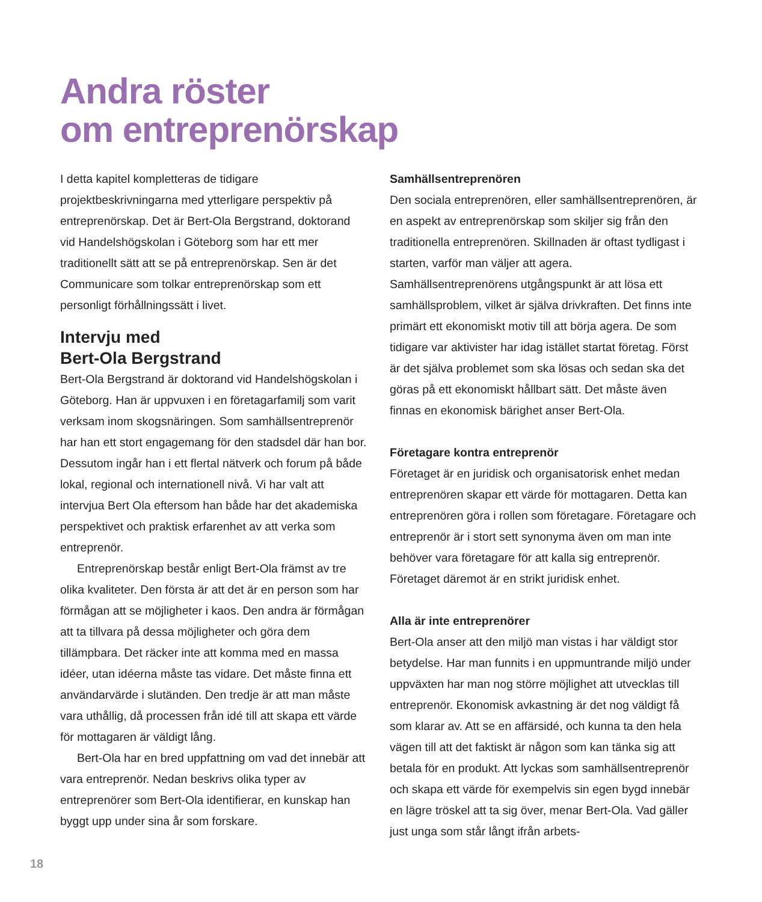Andra röster
om entreprenörskap
I detta kapitel kompletteras de tidigare projektbeskrivningarna med ytterligare perspektiv på entreprenörskap. Det är Bert-Ola Bergstrand, doktorand vid Handelshögskolan i Göteborg som har ett mer traditionellt sätt att se på entreprenörskap. Sen är det Communicare som tolkar entreprenörskap som ett personligt förhållningssätt i livet.
Intervju med
Bert-Ola Bergstrand
Bert-Ola Bergstrand är doktorand vid Handelshögskolan i Göteborg. Han är uppvuxen i en företagarfamilj som varit verksam inom skogsnäringen. Som samhällsentreprenör har han ett stort engagemang för den stadsdel där han bor. Dessutom ingår han i ett flertal nätverk och forum på både lokal, regional och internationell nivå. Vi har valt att intervjua Bert Ola eftersom han både har det akademiska perspektivet och praktisk erfarenhet av att verka som entreprenör.
Entreprenörskap består enligt Bert-Ola främst av tre olika kvaliteter. Den första är att det är en person som har förmågan att se möjligheter i kaos. Den andra är förmågan att ta tillvara på dessa möjligheter och göra dem tillämpbara. Det räcker inte att komma med en massa idéer, utan idéerna måste tas vidare. Det måste finna ett användarvärde i slutänden. Den tredje är att man måste vara uthållig, då processen från idé till att skapa ett värde för mottagaren är väldigt lång.
Bert-Ola har en bred uppfattning om vad det innebär att vara entreprenör. Nedan beskrivs olika typer av entreprenörer som Bert-Ola identifierar, en kunskap han byggt upp under sina år som forskare.
Samhällsentreprenören
Den sociala entreprenören, eller samhällsentreprenören, är en aspekt av entreprenörskap som skiljer sig från den traditionella entreprenören. Skillnaden är oftast tydligast i starten, varför man väljer att agera. Samhällsentreprenörens utgångspunkt är att lösa ett samhällsproblem, vilket är själva drivkraften. Det finns inte primärt ett ekonomiskt motiv till att börja agera. De som tidigare var aktivister har idag istället startat företag. Först är det själva problemet som ska lösas och sedan ska det göras på ett ekonomiskt hållbart sätt. Det måste även finnas en ekonomisk bärighet anser Bert-Ola.
Företagare kontra entreprenör
Företaget är en juridisk och organisatorisk enhet medan entreprenören skapar ett värde för mottagaren. Detta kan entreprenören göra i rollen som företagare. Företagare och entreprenör är i stort sett synonyma även om man inte behöver vara företagare för att kalla sig entreprenör. Företaget däremot är en strikt juridisk enhet.
Alla är inte entreprenörer
Bert-Ola anser att den miljö man vistas i har väldigt stor betydelse. Har man funnits i en uppmuntrande miljö under uppväxten har man nog större möjlighet att utvecklas till entreprenör. Ekonomisk avkastning är det nog väldigt få som klarar av. Att se en affärsidé, och kunna ta den hela vägen till att det faktiskt är någon som kan tänka sig att betala för en produkt. Att lyckas som samhällsentreprenör och skapa ett värde för exempelvis sin egen bygd innebär en lägre tröskel att ta sig över, menar Bert-Ola. Vad gäller just unga som står långt ifrån arbets-
18